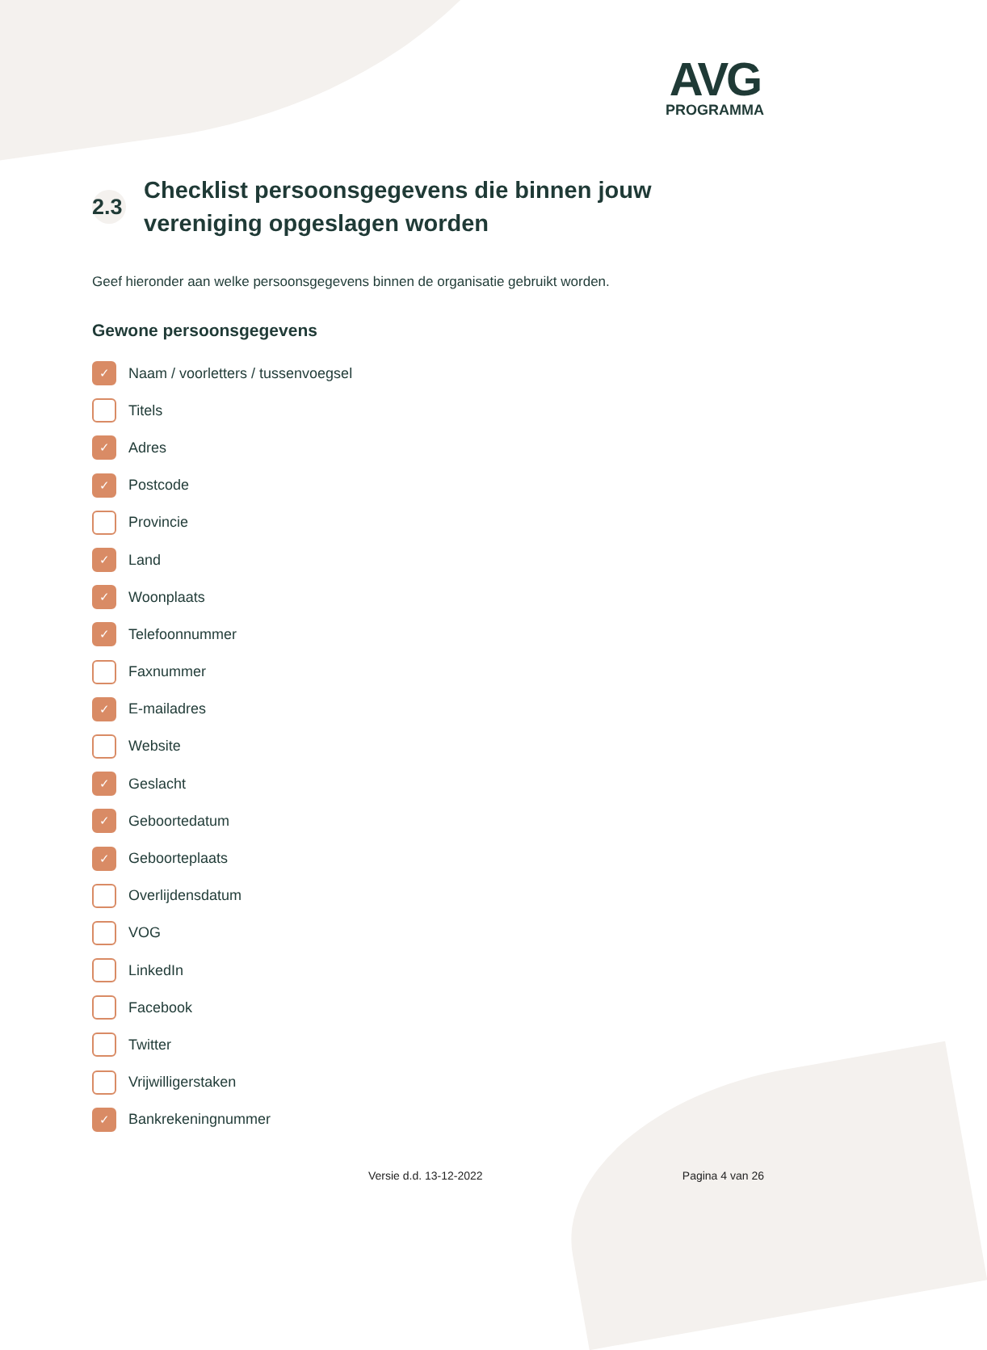AVG
PROGRAMMA
2.3 Checklist persoonsgegevens die binnen jouw
vereniging opgeslagen worden
Geef hieronder aan welke persoonsgegevens binnen de organisatie gebruikt worden.
Gewone persoonsgegevens
✓ Naam / voorletters / tussenvoegsel
Titels
✓ Adres
✓ Postcode
Provincie
✓ Land
✓ Woonplaats
✓ Telefoonnummer
Faxnummer
✓ E-mailadres
Website
✓ Geslacht
✓ Geboortedatum
✓ Geboorteplaats
Overlijdensdatum
VOG
LinkedIn
Facebook
Twitter
Vrijwilligerstaken
✓ Bankrekeningnummer
Versie d.d. 13-12-2022 Pagina 4 van 26